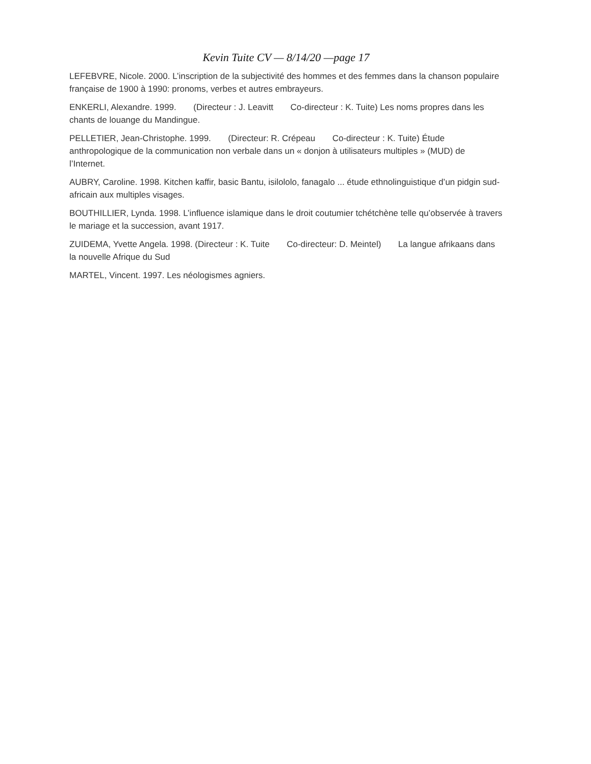Kevin Tuite CV — 8/14/20 —page 17
LEFEBVRE, Nicole. 2000. L’inscription de la subjectivité des hommes et des femmes dans la chanson populaire française de 1900 à 1990: pronoms, verbes et autres embrayeurs.
ENKERLI, Alexandre. 1999. (Directeur : J. Leavitt Co-directeur : K. Tuite) Les noms propres dans les chants de louange du Mandingue.
PELLETIER, Jean-Christophe. 1999. (Directeur: R. Crépeau Co-directeur : K. Tuite) Étude anthropologique de la communication non verbale dans un « donjon à utilisateurs multiples » (MUD) de l’Internet.
AUBRY, Caroline. 1998. Kitchen kaffir, basic Bantu, isilololo, fanagalo ... étude ethnolinguistique d’un pidgin sud-africain aux multiples visages.
BOUTHILLIER, Lynda. 1998. L’influence islamique dans le droit coutumier tchétchène telle qu’observée à travers le mariage et la succession, avant 1917.
ZUIDEMA, Yvette Angela. 1998. (Directeur : K. Tuite Co-directeur: D. Meintel) La langue afrikaans dans la nouvelle Afrique du Sud
MARTEL, Vincent. 1997. Les néologismes agniers.